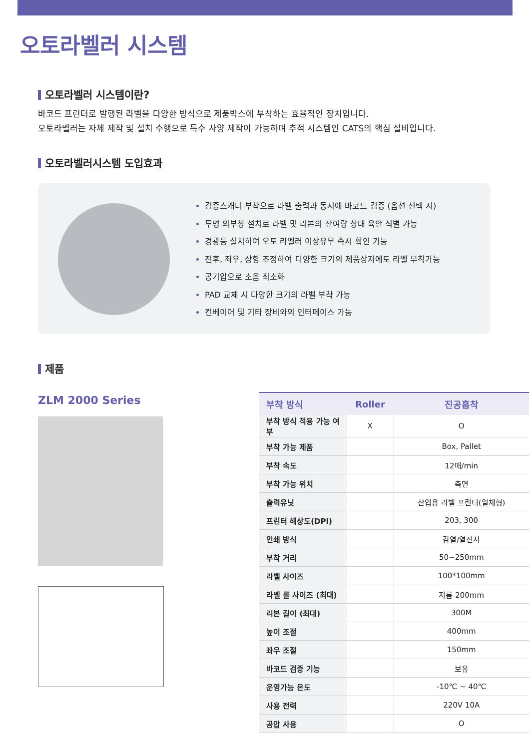오토라벨러 시스템
오토라벨러 시스템이란?
바코드 프린터로 발행된 라벨을 다양한 방식으로 제품박스에 부착하는 효율적인 장치입니다.
오토라벨러는 자체 제작 및 설치 수행으로 특수 사양 제작이 가능하며 추적 시스템인 CATS의 핵심 설비입니다.
오토라벨러시스템 도입효과
검증스캐너 부착으로 라벨 출력과 동시에 바코드 검증 (옵션 선택 시)
투명 외부창 설치로 라벨 및 리본의 잔여량 상태 육안 식별 가능
경광등 설치하여 오토 라벨러 이상유무 즉시 확인 가능
전후, 좌우, 상항 조정하여 다양한 크기의 제품상자에도 라벨 부착가능
공기압으로 소음 최소화
PAD 교체 시 다양한 크기의 라벨 부착 가능
컨베이어 및 기타 장비와의 인터페이스 가능
제품
ZLM 2000 Series
| 부착 방식 | Roller | 진공흡착 |
| --- | --- | --- |
| 부착 방식 적용 가능 여부 | X | O |
| 부착 가능 제품 | | Box, Pallet |
| 부착 속도 | | 12매/min |
| 부착 가능 위치 | | 측면 |
| 출력유닛 | | 산업용 라벨 프린터(일체형) |
| 프린터 해상도(DPI) | | 203, 300 |
| 인쇄 방식 | | 감열/열전사 |
| 부착 거리 | | 50~250mm |
| 라벨 사이즈 | | 100*100mm |
| 라벨 롤 사이즈 (최대) | | 지름 200mm |
| 리본 길이 (최대) | | 300M |
| 높이 조절 | | 400mm |
| 좌우 조절 | | 150mm |
| 바코드 검증 기능 | | 보유 |
| 운영가능 온도 | | -10℃ ~ 40℃ |
| 사용 전력 | | 220V 10A |
| 공압 사용 | | O |